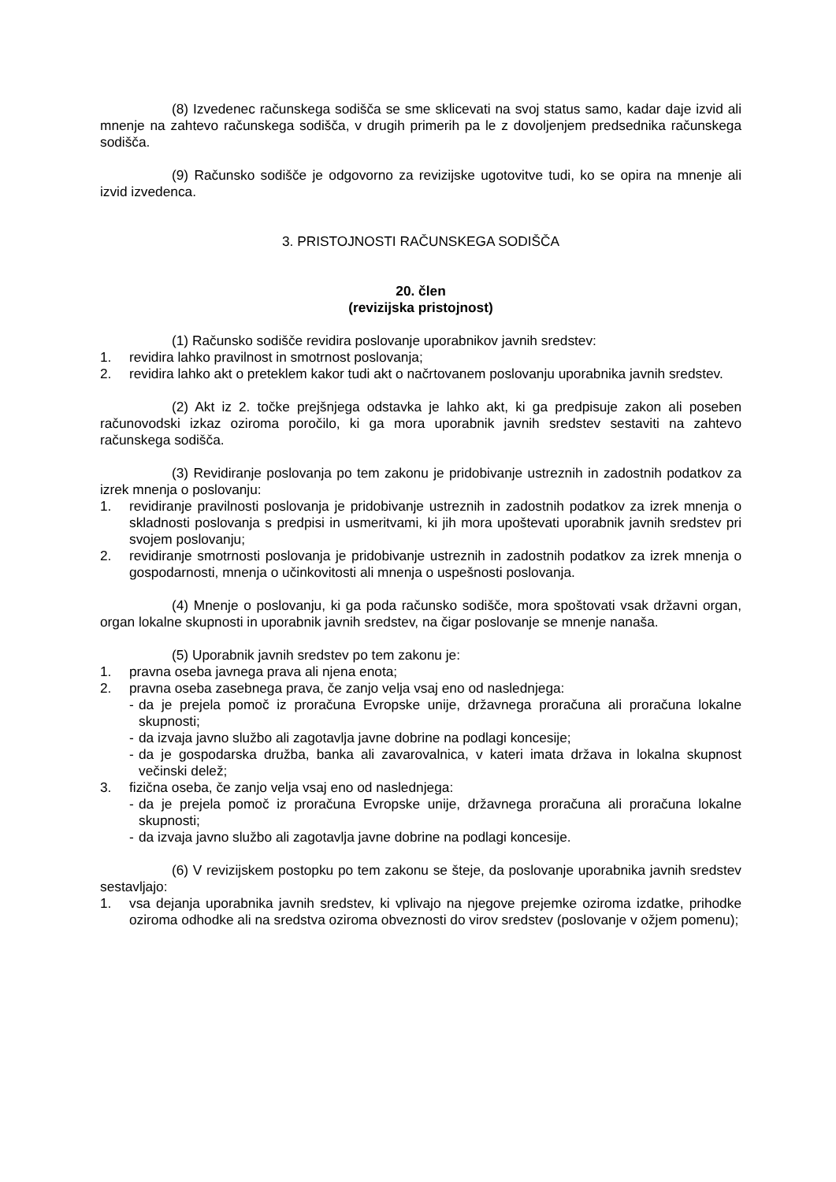(8) Izvedenec računskega sodišča se sme sklicevati na svoj status samo, kadar daje izvid ali mnenje na zahtevo računskega sodišča, v drugih primerih pa le z dovoljenjem predsednika računskega sodišča.
(9) Računsko sodišče je odgovorno za revizijske ugotovitve tudi, ko se opira na mnenje ali izvid izvedenca.
3. PRISTOJNOSTI RAČUNSKEGA SODIŠČA
20. člen
(revizijska pristojnost)
(1) Računsko sodišče revidira poslovanje uporabnikov javnih sredstev:
1. revidira lahko pravilnost in smotrnost poslovanja;
2. revidira lahko akt o preteklem kakor tudi akt o načrtovanem poslovanju uporabnika javnih sredstev.
(2) Akt iz 2. točke prejšnjega odstavka je lahko akt, ki ga predpisuje zakon ali poseben računovodski izkaz oziroma poročilo, ki ga mora uporabnik javnih sredstev sestaviti na zahtevo računskega sodišča.
(3) Revidiranje poslovanja po tem zakonu je pridobivanje ustreznih in zadostnih podatkov za izrek mnenja o poslovanju:
1. revidiranje pravilnosti poslovanja je pridobivanje ustreznih in zadostnih podatkov za izrek mnenja o skladnosti poslovanja s predpisi in usmeritvami, ki jih mora upoštevati uporabnik javnih sredstev pri svojem poslovanju;
2. revidiranje smotrnosti poslovanja je pridobivanje ustreznih in zadostnih podatkov za izrek mnenja o gospodarnosti, mnenja o učinkovitosti ali mnenja o uspešnosti poslovanja.
(4) Mnenje o poslovanju, ki ga poda računsko sodišče, mora spoštovati vsak državni organ, organ lokalne skupnosti in uporabnik javnih sredstev, na čigar poslovanje se mnenje nanaša.
(5) Uporabnik javnih sredstev po tem zakonu je:
1. pravna oseba javnega prava ali njena enota;
2. pravna oseba zasebnega prava, če zanjo velja vsaj eno od naslednjega:
- da je prejela pomoč iz proračuna Evropske unije, državnega proračuna ali proračuna lokalne skupnosti;
- da izvaja javno službo ali zagotavlja javne dobrine na podlagi koncesije;
- da je gospodarska družba, banka ali zavarovalnica, v kateri imata država in lokalna skupnost večinski delež;
3. fizična oseba, če zanjo velja vsaj eno od naslednjega:
- da je prejela pomoč iz proračuna Evropske unije, državnega proračuna ali proračuna lokalne skupnosti;
- da izvaja javno službo ali zagotavlja javne dobrine na podlagi koncesije.
(6) V revizijskem postopku po tem zakonu se šteje, da poslovanje uporabnika javnih sredstev sestavljajo:
1. vsa dejanja uporabnika javnih sredstev, ki vplivajo na njegove prejemke oziroma izdatke, prihodke oziroma odhodke ali na sredstva oziroma obveznosti do virov sredstev (poslovanje v ožjem pomenu);